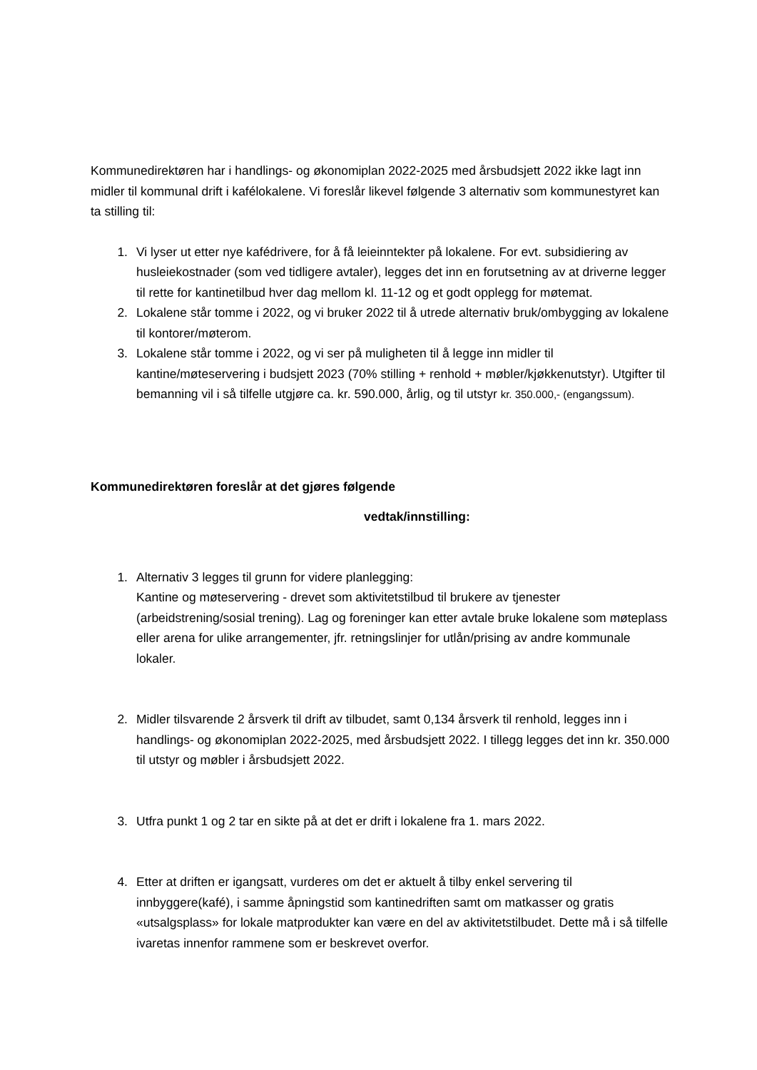Kommunedirektøren har i handlings- og økonomiplan 2022-2025 med årsbudsjett 2022 ikke lagt inn midler til kommunal drift i kafélokalene. Vi foreslår likevel følgende 3 alternativ som kommunestyret kan ta stilling til:
1. Vi lyser ut etter nye kafédrivere, for å få leieinntekter på lokalene. For evt. subsidiering av husleiekostnader (som ved tidligere avtaler), legges det inn en forutsetning av at driverne legger til rette for kantinetilbud hver dag mellom kl. 11-12 og et godt opplegg for møtemat.
2. Lokalene står tomme i 2022, og vi bruker 2022 til å utrede alternativ bruk/ombygging av lokalene til kontorer/møterom.
3. Lokalene står tomme i 2022, og vi ser på muligheten til å legge inn midler til kantine/møteservering i budsjett 2023 (70% stilling + renhold + møbler/kjøkkenutstyr). Utgifter til bemanning vil i så tilfelle utgjøre ca. kr. 590.000, årlig, og til utstyr kr. 350.000,- (engangssum).
Kommunedirektøren foreslår at det gjøres følgende
vedtak/innstilling:
1. Alternativ 3 legges til grunn for videre planlegging:
Kantine og møteservering - drevet som aktivitetstilbud til brukere av tjenester (arbeidstrening/sosial trening). Lag og foreninger kan etter avtale bruke lokalene som møteplass eller arena for ulike arrangementer, jfr. retningslinjer for utlån/prising av andre kommunale lokaler.
2. Midler tilsvarende 2 årsverk til drift av tilbudet, samt 0,134 årsverk til renhold, legges inn i handlings- og økonomiplan 2022-2025, med årsbudsjett 2022. I tillegg legges det inn kr. 350.000 til utstyr og møbler i årsbudsjett 2022.
3. Utfra punkt 1 og 2 tar en sikte på at det er drift i lokalene fra 1. mars 2022.
4. Etter at driften er igangsatt, vurderes om det er aktuelt å tilby enkel servering til innbyggere(kafé), i samme åpningstid som kantinedriften samt om matkasser og gratis «utsalgsplass» for lokale matprodukter kan være en del av aktivitetstilbudet. Dette må i så tilfelle ivaretas innenfor rammene som er beskrevet overfor.